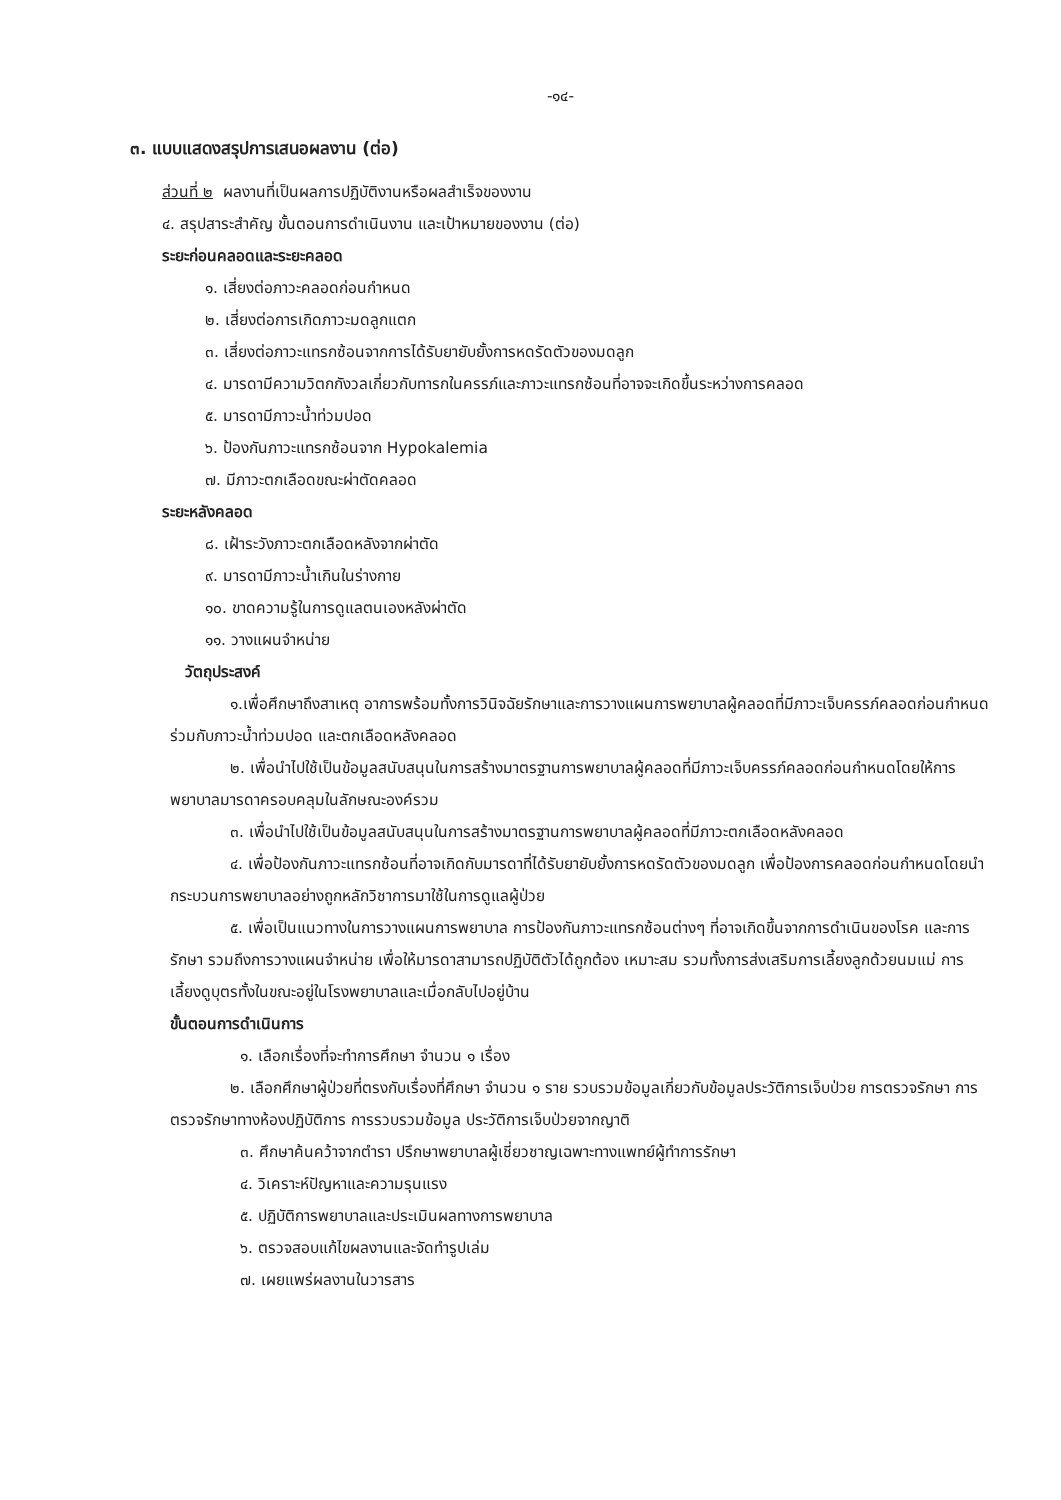-๑๔-
๓. แบบแสดงสรุปการเสนอผลงาน (ต่อ)
ส่วนที่ ๒ ผลงานที่เป็นผลการปฏิบัติงานหรือผลสำเร็จของงาน
๔. สรุปสาระสำคัญ ขั้นตอนการดำเนินงาน และเป้าหมายของงาน (ต่อ)
ระยะก่อนคลอดและระยะคลอด
๑. เสี่ยงต่อภาวะคลอดก่อนกำหนด
๒. เสี่ยงต่อการเกิดภาวะมดลูกแตก
๓. เสี่ยงต่อภาวะแทรกซ้อนจากการได้รับยายับยั้งการหดรัดตัวของมดลูก
๔. มารดามีความวิตกกังวลเกี่ยวกับทารกในครรภ์และภาวะแทรกซ้อนที่อาจจะเกิดขึ้นระหว่างการคลอด
๕. มารดามีภาวะน้ำท่วมปอด
๖. ป้องกันภาวะแทรกซ้อนจาก Hypokalemia
๗. มีภาวะตกเลือดขณะผ่าตัดคลอด
ระยะหลังคลอด
๘. เฝ้าระวังภาวะตกเลือดหลังจากผ่าตัด
๙. มารดามีภาวะน้ำเกินในร่างกาย
๑๐. ขาดความรู้ในการดูแลตนเองหลังผ่าตัด
๑๑. วางแผนจำหน่าย
วัตถุประสงค์
๑.เพื่อศึกษาถึงสาเหตุ อาการพร้อมทั้งการวินิจฉัยรักษาและการวางแผนการพยาบาลผู้คลอดที่มีภาวะเจ็บครรภ์คลอดก่อนกำหนดร่วมกับภาวะน้ำท่วมปอด และตกเลือดหลังคลอด
๒. เพื่อนำไปใช้เป็นข้อมูลสนับสนุนในการสร้างมาตรฐานการพยาบาลผู้คลอดที่มีภาวะเจ็บครรภ์คลอดก่อนกำหนดโดยให้การพยาบาลมารดาครอบคลุมในลักษณะองค์รวม
๓. เพื่อนำไปใช้เป็นข้อมูลสนับสนุนในการสร้างมาตรฐานการพยาบาลผู้คลอดที่มีภาวะตกเลือดหลังคลอด
๔. เพื่อป้องกันภาวะแทรกซ้อนที่อาจเกิดกับมารดาที่ได้รับยายับยั้งการหดรัดตัวของมดลูก เพื่อป้องการคลอดก่อนกำหนดโดยนำกระบวนการพยาบาลอย่างถูกหลักวิชาการมาใช้ในการดูแลผู้ป่วย
๕. เพื่อเป็นแนวทางในการวางแผนการพยาบาล การป้องกันภาวะแทรกซ้อนต่างๆ ที่อาจเกิดขึ้นจากการดำเนินของโรค และการรักษา รวมถึงการวางแผนจำหน่าย เพื่อให้มารดาสามารถปฏิบัติตัวได้ถูกต้อง เหมาะสม รวมทั้งการส่งเสริมการเลี้ยงลูกด้วยนมแม่ การเลี้ยงดูบุตรทั้งในขณะอยู่ในโรงพยาบาลและเมื่อกลับไปอยู่บ้าน
ขั้นตอนการดำเนินการ
๑. เลือกเรื่องที่จะทำการศึกษา จำนวน ๑ เรื่อง
๒. เลือกศึกษาผู้ป่วยที่ตรงกับเรื่องที่ศึกษา จำนวน ๑ ราย รวบรวมข้อมูลเกี่ยวกับข้อมูลประวัติการเจ็บป่วย การตรวจรักษา การตรวจรักษาทางห้องปฏิบัติการ การรวบรวมข้อมูล ประวัติการเจ็บป่วยจากญาติ
๓. ศึกษาค้นคว้าจากตำรา ปรึกษาพยาบาลผู้เชี่ยวชาญเฉพาะทางแพทย์ผู้ทำการรักษา
๔. วิเคราะห์ปัญหาและความรุนแรง
๕. ปฏิบัติการพยาบาลและประเมินผลทางการพยาบาล
๖. ตรวจสอบแก้ไขผลงานและจัดทำรูปเล่ม
๗. เผยแพร่ผลงานในวารสาร